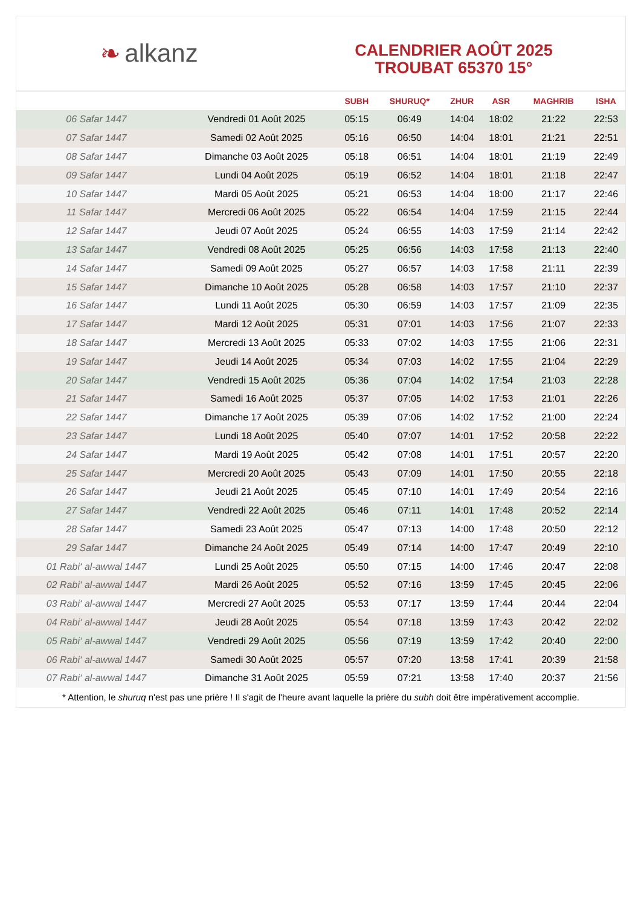❧ alkanz
CALENDRIER AOÛT 2025
TROUBAT 65370 15°
| | | SUBH | SHURUQ* | ZHUR | ASR | MAGHRIB | ISHA |
| --- | --- | --- | --- | --- | --- | --- | --- |
| 06 Safar 1447 | Vendredi 01 Août 2025 | 05:15 | 06:49 | 14:04 | 18:02 | 21:22 | 22:53 |
| 07 Safar 1447 | Samedi 02 Août 2025 | 05:16 | 06:50 | 14:04 | 18:01 | 21:21 | 22:51 |
| 08 Safar 1447 | Dimanche 03 Août 2025 | 05:18 | 06:51 | 14:04 | 18:01 | 21:19 | 22:49 |
| 09 Safar 1447 | Lundi 04 Août 2025 | 05:19 | 06:52 | 14:04 | 18:01 | 21:18 | 22:47 |
| 10 Safar 1447 | Mardi 05 Août 2025 | 05:21 | 06:53 | 14:04 | 18:00 | 21:17 | 22:46 |
| 11 Safar 1447 | Mercredi 06 Août 2025 | 05:22 | 06:54 | 14:04 | 17:59 | 21:15 | 22:44 |
| 12 Safar 1447 | Jeudi 07 Août 2025 | 05:24 | 06:55 | 14:03 | 17:59 | 21:14 | 22:42 |
| 13 Safar 1447 | Vendredi 08 Août 2025 | 05:25 | 06:56 | 14:03 | 17:58 | 21:13 | 22:40 |
| 14 Safar 1447 | Samedi 09 Août 2025 | 05:27 | 06:57 | 14:03 | 17:58 | 21:11 | 22:39 |
| 15 Safar 1447 | Dimanche 10 Août 2025 | 05:28 | 06:58 | 14:03 | 17:57 | 21:10 | 22:37 |
| 16 Safar 1447 | Lundi 11 Août 2025 | 05:30 | 06:59 | 14:03 | 17:57 | 21:09 | 22:35 |
| 17 Safar 1447 | Mardi 12 Août 2025 | 05:31 | 07:01 | 14:03 | 17:56 | 21:07 | 22:33 |
| 18 Safar 1447 | Mercredi 13 Août 2025 | 05:33 | 07:02 | 14:03 | 17:55 | 21:06 | 22:31 |
| 19 Safar 1447 | Jeudi 14 Août 2025 | 05:34 | 07:03 | 14:02 | 17:55 | 21:04 | 22:29 |
| 20 Safar 1447 | Vendredi 15 Août 2025 | 05:36 | 07:04 | 14:02 | 17:54 | 21:03 | 22:28 |
| 21 Safar 1447 | Samedi 16 Août 2025 | 05:37 | 07:05 | 14:02 | 17:53 | 21:01 | 22:26 |
| 22 Safar 1447 | Dimanche 17 Août 2025 | 05:39 | 07:06 | 14:02 | 17:52 | 21:00 | 22:24 |
| 23 Safar 1447 | Lundi 18 Août 2025 | 05:40 | 07:07 | 14:01 | 17:52 | 20:58 | 22:22 |
| 24 Safar 1447 | Mardi 19 Août 2025 | 05:42 | 07:08 | 14:01 | 17:51 | 20:57 | 22:20 |
| 25 Safar 1447 | Mercredi 20 Août 2025 | 05:43 | 07:09 | 14:01 | 17:50 | 20:55 | 22:18 |
| 26 Safar 1447 | Jeudi 21 Août 2025 | 05:45 | 07:10 | 14:01 | 17:49 | 20:54 | 22:16 |
| 27 Safar 1447 | Vendredi 22 Août 2025 | 05:46 | 07:11 | 14:01 | 17:48 | 20:52 | 22:14 |
| 28 Safar 1447 | Samedi 23 Août 2025 | 05:47 | 07:13 | 14:00 | 17:48 | 20:50 | 22:12 |
| 29 Safar 1447 | Dimanche 24 Août 2025 | 05:49 | 07:14 | 14:00 | 17:47 | 20:49 | 22:10 |
| 01 Rabi‘ al-awwal 1447 | Lundi 25 Août 2025 | 05:50 | 07:15 | 14:00 | 17:46 | 20:47 | 22:08 |
| 02 Rabi‘ al-awwal 1447 | Mardi 26 Août 2025 | 05:52 | 07:16 | 13:59 | 17:45 | 20:45 | 22:06 |
| 03 Rabi‘ al-awwal 1447 | Mercredi 27 Août 2025 | 05:53 | 07:17 | 13:59 | 17:44 | 20:44 | 22:04 |
| 04 Rabi‘ al-awwal 1447 | Jeudi 28 Août 2025 | 05:54 | 07:18 | 13:59 | 17:43 | 20:42 | 22:02 |
| 05 Rabi‘ al-awwal 1447 | Vendredi 29 Août 2025 | 05:56 | 07:19 | 13:59 | 17:42 | 20:40 | 22:00 |
| 06 Rabi‘ al-awwal 1447 | Samedi 30 Août 2025 | 05:57 | 07:20 | 13:58 | 17:41 | 20:39 | 21:58 |
| 07 Rabi‘ al-awwal 1447 | Dimanche 31 Août 2025 | 05:59 | 07:21 | 13:58 | 17:40 | 20:37 | 21:56 |
* Attention, le shuruq n'est pas une prière ! Il s'agit de l'heure avant laquelle la prière du subh doit être impérativement accomplie.